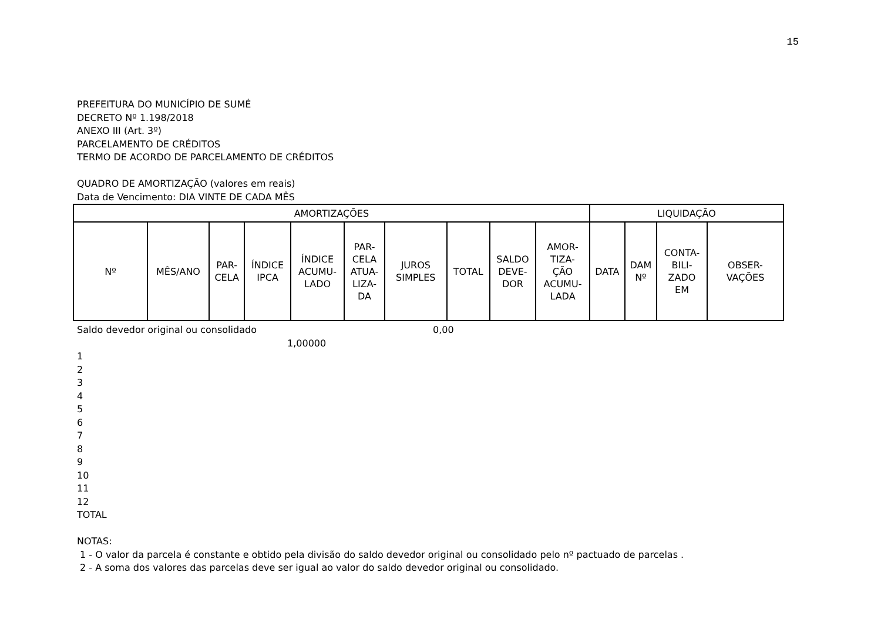15
PREFEITURA DO MUNICÍPIO DE SUMÉ
DECRETO Nº 1.198/2018
ANEXO III (Art. 3º)
PARCELAMENTO DE CRÉDITOS
TERMO DE ACORDO DE PARCELAMENTO DE CRÉDITOS
QUADRO DE AMORTIZAÇÃO (valores em reais)
Data de Vencimento: DIA VINTE DE CADA MÊS
| AMORTIZAÇÕES | | | | | | | | | | LIQUIDAÇÃO | | | |
| --- | --- | --- | --- | --- | --- | --- | --- | --- | --- | --- | --- | --- | --- |
| Nº | MÊS/ANO | PAR- CELA | ÍNDICE IPCA | ÍNDICE ACUMU- LADO | PAR- CELA ATUA- LIZA- DA | JUROS SIMPLES | TOTAL | SALDO DEVE- DOR | AMOR- TIZA- ÇÃO ACUMU- LADA | DATA | DAM Nº | CONTA- BILI- ZADO EM | OBSER- VAÇÕES |
Saldo devedor original ou consolidado 0,00
1,00000
1
2
3
4
5
6
7
8
9
10
11
12
TOTAL
NOTAS:
1 - O valor da parcela é constante e obtido pela divisão do saldo devedor original ou consolidado pelo nº pactuado de parcelas .
2 - A soma dos valores das parcelas deve ser igual ao valor do saldo devedor original ou consolidado.